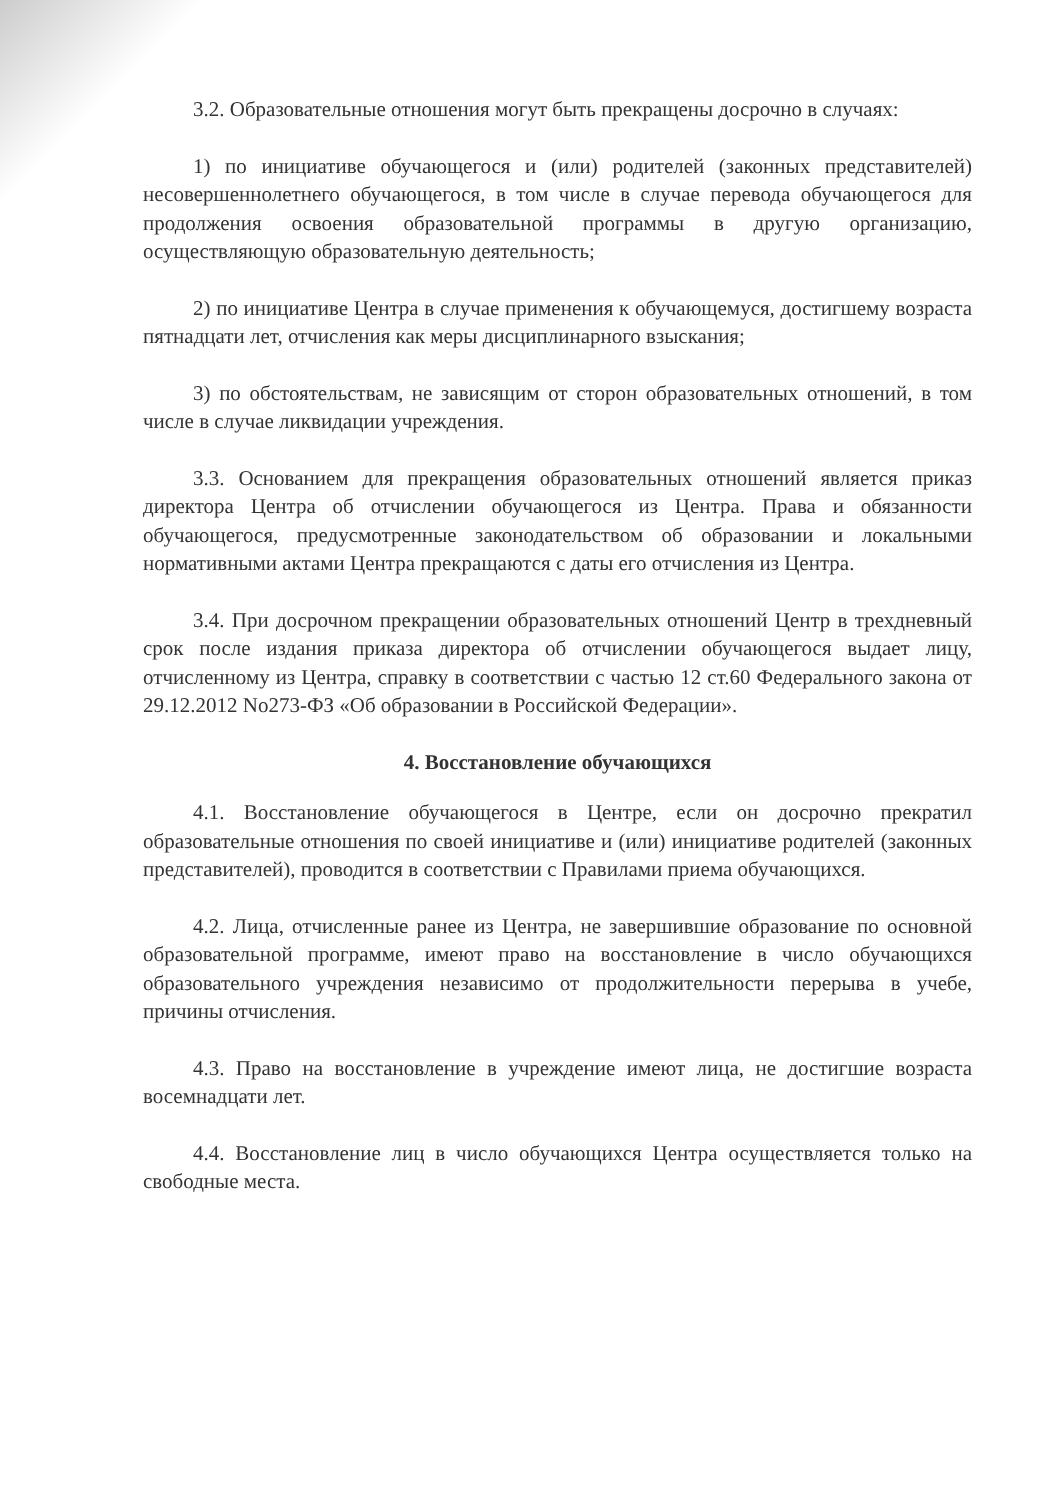3.2. Образовательные отношения могут быть прекращены досрочно в случаях:
1) по инициативе обучающегося и (или) родителей (законных представителей) несовершеннолетнего обучающегося, в том числе в случае перевода обучающегося для продолжения освоения образовательной программы в другую организацию, осуществляющую образовательную деятельность;
2) по инициативе Центра в случае применения к обучающемуся, достигшему возраста пятнадцати лет, отчисления как меры дисциплинарного взыскания;
3) по обстоятельствам, не зависящим от сторон образовательных отношений, в том числе в случае ликвидации учреждения.
3.3. Основанием для прекращения образовательных отношений является приказ директора Центра об отчислении обучающегося из Центра. Права и обязанности обучающегося, предусмотренные законодательством об образовании и локальными нормативными актами Центра прекращаются с даты его отчисления из Центра.
3.4. При досрочном прекращении образовательных отношений Центр в трехдневный срок после издания приказа директора об отчислении обучающегося выдает лицу, отчисленному из Центра, справку в соответствии с частью 12 ст.60 Федерального закона от 29.12.2012 No273-ФЗ «Об образовании в Российской Федерации».
4. Восстановление обучающихся
4.1. Восстановление обучающегося в Центре, если он досрочно прекратил образовательные отношения по своей инициативе и (или) инициативе родителей (законных представителей), проводится в соответствии с Правилами приема обучающихся.
4.2. Лица, отчисленные ранее из Центра, не завершившие образование по основной образовательной программе, имеют право на восстановление в число обучающихся образовательного учреждения независимо от продолжительности перерыва в учебе, причины отчисления.
4.3. Право на восстановление в учреждение имеют лица, не достигшие возраста восемнадцати лет.
4.4. Восстановление лиц в число обучающихся Центра осуществляется только на свободные места.